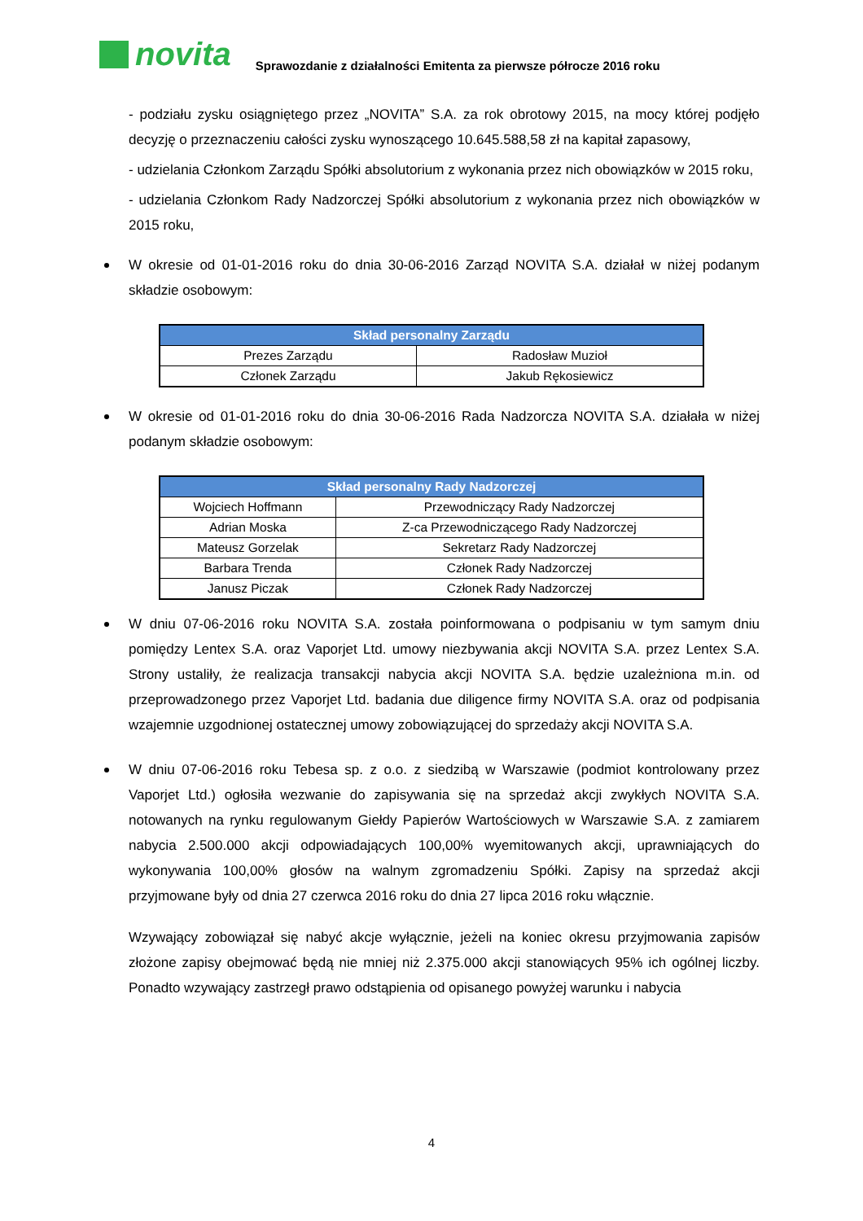novita
Sprawozdanie z działalności Emitenta za pierwsze półrocze 2016 roku
- podziału zysku osiągniętego przez „NOVITA” S.A. za rok obrotowy 2015, na mocy której podjęło decyzję o przeznaczeniu całości zysku wynoszącego 10.645.588,58 zł na kapitał zapasowy,
- udzielania Członkom Zarządu Spółki absolutorium z wykonania przez nich obowiązków w 2015 roku,
- udzielania Członkom Rady Nadzorczej Spółki absolutorium z wykonania przez nich obowiązków w 2015 roku,
W okresie od 01-01-2016 roku do dnia 30-06-2016 Zarząd NOVITA S.A. działał w niżej podanym składzie osobowym:
| Skład personalny Zarządu | |
| --- | --- |
| Prezes Zarządu | Radosław Muzioł |
| Członek Zarządu | Jakub Rękosiewicz |
W okresie od 01-01-2016 roku do dnia 30-06-2016 Rada Nadzorcza NOVITA S.A. działała w niżej podanym składzie osobowym:
| Skład personalny Rady Nadzorczej | |
| --- | --- |
| Wojciech Hoffmann | Przewodniczący Rady Nadzorczej |
| Adrian Moska | Z-ca Przewodniczącego Rady Nadzorczej |
| Mateusz Gorzelak | Sekretarz Rady Nadzorczej |
| Barbara Trenda | Członek Rady Nadzorczej |
| Janusz Piczak | Członek Rady Nadzorczej |
W dniu 07-06-2016 roku NOVITA S.A. została poinformowana o podpisaniu w tym samym dniu pomiędzy Lentex S.A. oraz Vaporjet Ltd. umowy niezbywania akcji NOVITA S.A. przez Lentex S.A. Strony ustaliły, że realizacja transakcji nabycia akcji NOVITA S.A. będzie uzależniona m.in. od przeprowadzonego przez Vaporjet Ltd. badania due diligence firmy NOVITA S.A. oraz od podpisania wzajemnie uzgodnionej ostatecznej umowy zobowiązującej do sprzedaży akcji NOVITA S.A.
W dniu 07-06-2016 roku Tebesa sp. z o.o. z siedzibą w Warszawie (podmiot kontrolowany przez Vaporjet Ltd.) ogłosiła wezwanie do zapisywania się na sprzedaż akcji zwykłych NOVITA S.A. notowanych na rynku regulowanym Giełdy Papierów Wartościowych w Warszawie S.A. z zamiarem nabycia 2.500.000 akcji odpowiadających 100,00% wyemitowanych akcji, uprawniających do wykonywania 100,00% głosów na walnym zgromadzeniu Spółki. Zapisy na sprzedaż akcji przyjmowane były od dnia 27 czerwca 2016 roku do dnia 27 lipca 2016 roku włącznie.
Wzywający zobowiązał się nabyć akcje wyłącznie, jeżeli na koniec okresu przyjmowania zapisów złożone zapisy obejmować będą nie mniej niż 2.375.000 akcji stanowiących 95% ich ogólnej liczby. Ponadto wzywający zastrzegł prawo odstąpienia od opisanego powyżej warunku i nabycia
4